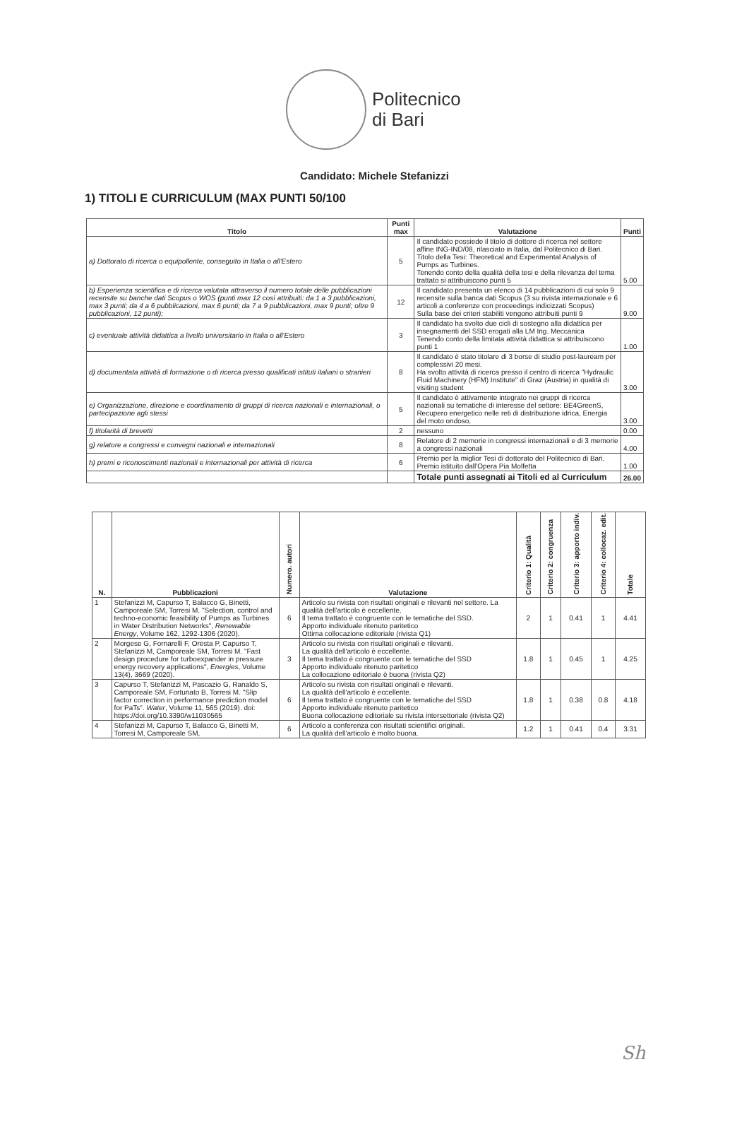Politecnico
di Bari
Candidato: Michele Stefanizzi
1) TITOLI E CURRICULUM (MAX PUNTI 50/100
| Titolo | Punti max | Valutazione | Punti |
| --- | --- | --- | --- |
| a) Dottorato di ricerca o equipollente, conseguito in Italia o all'Estero | 5 | Il candidato possiede il titolo di dottore di ricerca nel settore affine ING-IND/08, rilasciato in Italia, dal Politecnico di Bari. Titolo della Tesi: Theoretical and Experimental Analysis of Pumps as Turbines. Tenendo conto della qualità della tesi e della rilevanza del tema trattato si attribuiscono punti 5 | 5.00 |
| b) Esperienza scientifica e di ricerca valutata attraverso il numero totale delle pubblicazioni recensite su banche dati Scopus o WOS (punti max 12 così attribuiti: da 1 a 3 pubblicazioni, max 3 punti; da 4 a 6 pubblicazioni, max 6 punti; da 7 a 9 pubblicazioni, max 9 punti; oltre 9 pubblicazioni, 12 punti); | 12 | Il candidato presenta un elenco di 14 pubblicazioni di cui solo 9 recensite sulla banca dati Scopus (3 su rivista internazionale e 6 articoli a conferenze con proceedings indicizzati Scopus) Sulla base dei criteri stabiliti vengono attribuiti punti 9 | 9.00 |
| c) eventuale attività didattica a livello universitario in Italia o all'Estero | 3 | Il candidato ha svolto due cicli di sostegno alla didattica per insegnamenti del SSD erogati alla LM Ing. Meccanica Tenendo conto della limitata attività didattica si attribuiscono punti 1 | 1.00 |
| d) documentata attività di formazione o di ricerca presso qualificati istituti italiani o stranieri | 8 | Il candidato è stato titolare di 3 borse di studio post-lauream per complessivi 20 mesi. Ha svolto attività di ricerca presso il centro di ricerca "Hydraulic Fluid Machinery (HFM) Institute" di Graz (Austria) in qualità di visiting student | 3.00 |
| e) Organizzazione, direzione e coordinamento di gruppi di ricerca nazionali e internazionali, o partecipazione agli stessi | 5 | Il candidato è attivamente integrato nei gruppi di ricerca nazionali su tematiche di interesse del settore: BE4GreenS, Recupero energetico nelle reti di distribuzione idrica, Energia del moto ondoso, | 3.00 |
| f) titolarità di brevetti | 2 | nessuno | 0.00 |
| g) relatore a congressi e convegni nazionali e internazionali | 8 | Relatore di 2 memorie in congressi internazionali e di 3 memorie a congressi nazionali | 4.00 |
| h) premi e riconoscimenti nazionali e internazionali per attività di ricerca | 6 | Premio per la miglior Tesi di dottorato del Politecnico di Bari. Premio istituito dall'Opera Pia Molfetta | 1.00 |
| | | Totale punti assegnati ai Titoli ed al Curriculum | 26.00 |
| N. | Pubblicazioni | Numero. autori | Valutazione | Criterio 1: Qualità | Criterio 2: congruenza | Criterio 3: apporto indiv. | Criterio 4: collocaz. edit. | Totale |
| --- | --- | --- | --- | --- | --- | --- | --- | --- |
| 1 | Stefanizzi M, Capurso T, Balacco G, Binetti, Camporeale SM, Torresi M. "Selection, control and techno-economic feasibility of Pumps as Turbines in Water Distribution Networks", Renewable Energy , Volume 162, 1292-1306 (2020). | 6 | Articolo su rivista con risultati originali e rilevanti nel settore. La qualità dell'articolo è eccellente. Il tema trattato è congruente con le tematiche del SSD. Apporto individuale ritenuto paritetico Ottima collocazione editoriale (rivista Q1) | 2 | 1 | 0.41 | 1 | 4.41 |
| 2 | Morgese G, Fornarelli F, Oresta P, Capurso T, Stefanizzi M, Camporeale SM, Torresi M. "Fast design procedure for turboexpander in pressure energy recovery applications", Energies , Volume 13(4), 3669 (2020). | 3 | Articolo su rivista con risultati originali e rilevanti. La qualità dell'articolo è eccellente. Il tema trattato è congruente con le tematiche del SSD Apporto individuale ritenuto paritetico La collocazione editoriale è buona (rivista Q2) | 1.8 | 1 | 0.45 | 1 | 4.25 |
| 3 | Capurso T, Stefanizzi M, Pascazio G, Ranaldo S, Camporeale SM, Fortunato B, Torresi M. "Slip factor correction in performance prediction model for PaTs". Water , Volume 11, 565 (2019). doi: https://doi.org/10.3390/w11030565 | 6 | Articolo su rivista con risultati originali e rilevanti. La qualità dell'articolo è eccellente. Il tema trattato è congruente con le tematiche del SSD Apporto individuale ritenuto paritetico Buona collocazione editoriale su rivista intersettoriale (rivista Q2) | 1.8 | 1 | 0.38 | 0.8 | 4.18 |
| 4 | Stefanizzi M, Capurso T, Balacco G, Binetti M, Torresi M, Camporeale SM, | 6 | Articolo a conferenza con risultati scientifici originali. La qualità dell'articolo è molto buona. | 1.2 | 1 | 0.41 | 0.4 | 3.31 |
Sh